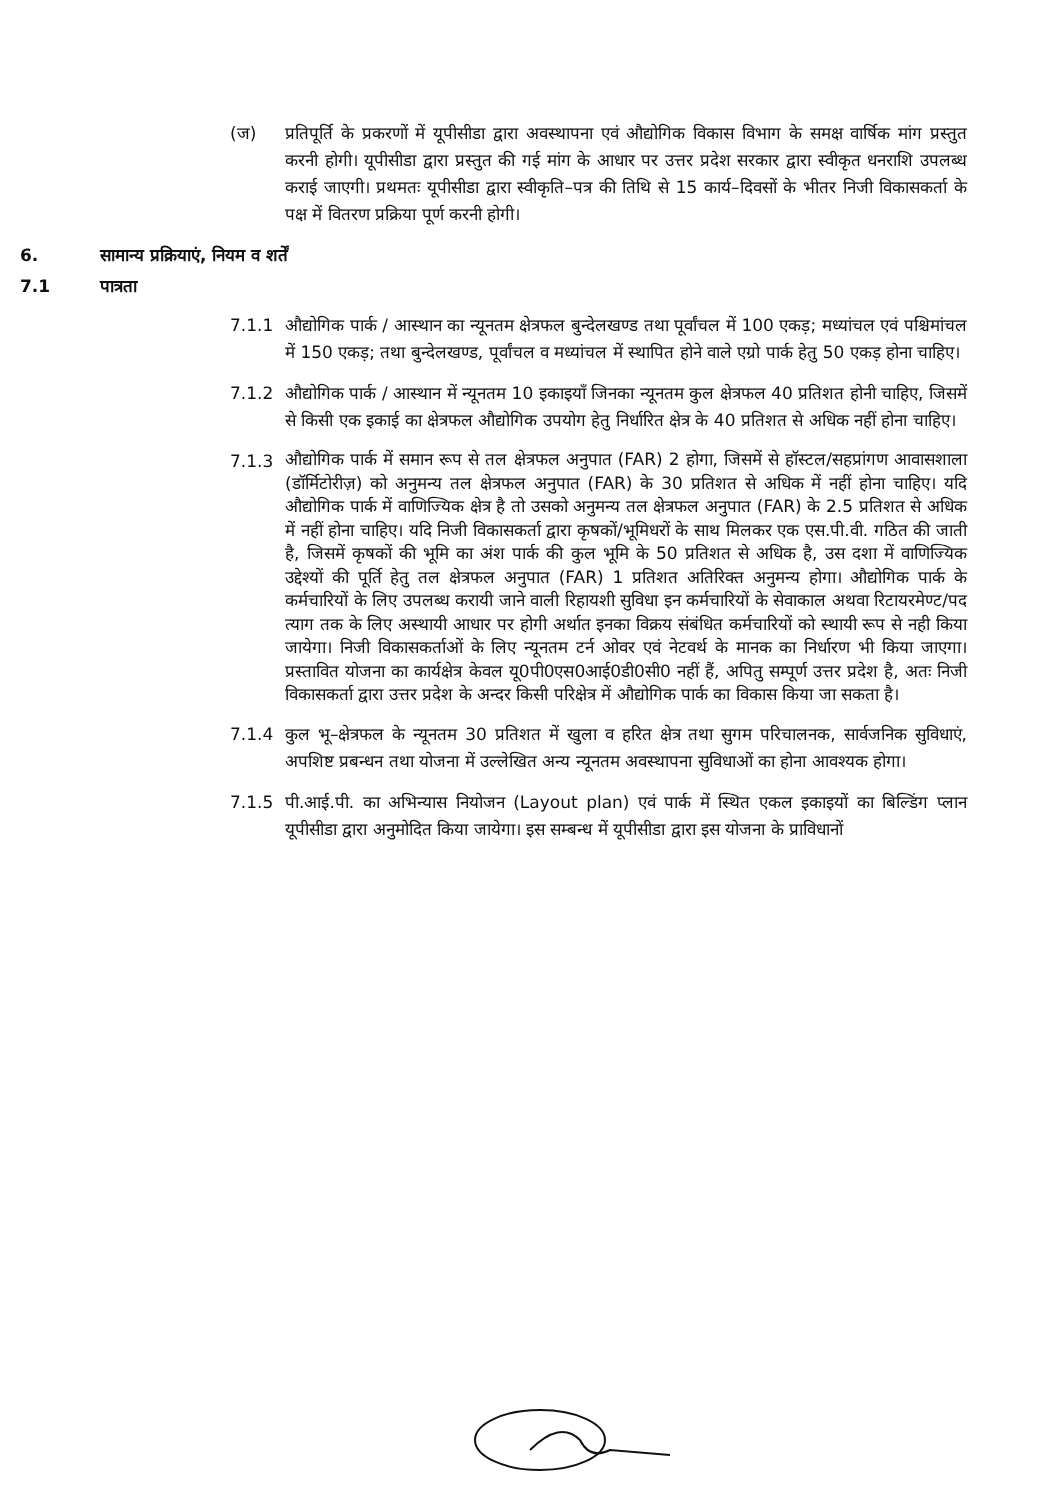(ज) प्रतिपूर्ति के प्रकरणों में यूपीसीडा द्वारा अवस्थापना एवं औद्योगिक विकास विभाग के समक्ष वार्षिक मांग प्रस्तुत करनी होगी। यूपीसीडा द्वारा प्रस्तुत की गई मांग के आधार पर उत्तर प्रदेश सरकार द्वारा स्वीकृत धनराशि उपलब्ध कराई जाएगी। प्रथमतः यूपीसीडा द्वारा स्वीकृति–पत्र की तिथि से 15 कार्य–दिवसों के भीतर निजी विकासकर्ता के पक्ष में वितरण प्रक्रिया पूर्ण करनी होगी।
6. सामान्य प्रक्रियाएं, नियम व शर्तें
7.1 पात्रता
7.1.1 औद्योगिक पार्क / आस्थान का न्यूनतम क्षेत्रफल बुन्देलखण्ड तथा पूर्वांचल में 100 एकड़; मध्यांचल एवं पश्चिमांचल में 150 एकड़; तथा बुन्देलखण्ड, पूर्वांचल व मध्यांचल में स्थापित होने वाले एग्रो पार्क हेतु 50 एकड़ होना चाहिए।
7.1.2 औद्योगिक पार्क / आस्थान में न्यूनतम 10 इकाइयाँ जिनका न्यूनतम कुल क्षेत्रफल 40 प्रतिशत होनी चाहिए, जिसमें से किसी एक इकाई का क्षेत्रफल औद्योगिक उपयोग हेतु निर्धारित क्षेत्र के 40 प्रतिशत से अधिक नहीं होना चाहिए।
7.1.3
औद्योगिक पार्क में समान रूप से तल क्षेत्रफल अनुपात (FAR) 2 होगा, जिसमें से हॉस्टल/सहप्रांगण आवासशाला (डॉर्मिटोरीज़) को अनुमन्य तल क्षेत्रफल अनुपात (FAR) के 30 प्रतिशत से अधिक में नहीं होना चाहिए। यदि औद्योगिक पार्क में वाणिज्यिक क्षेत्र है तो उसको अनुमन्य तल क्षेत्रफल अनुपात (FAR) के 2.5 प्रतिशत से अधिक में नहीं होना चाहिए। यदि निजी विकासकर्ता द्वारा कृषकों/भूमिधरों के साथ मिलकर एक एस.पी.वी. गठित की जाती है, जिसमें कृषकों की भूमि का अंश पार्क की कुल भूमि के 50 प्रतिशत से अधिक है, उस दशा में वाणिज्यिक उद्देश्यों की पूर्ति हेतु तल क्षेत्रफल अनुपात (FAR) 1 प्रतिशत अतिरिक्त अनुमन्य होगा। औद्योगिक पार्क के कर्मचारियों के लिए उपलब्ध करायी जाने वाली रिहायशी सुविधा इन कर्मचारियों के सेवाकाल अथवा रिटायरमेण्ट/पद त्याग तक के लिए अस्थायी आधार पर होगी अर्थात इनका विक्रय संबंधित कर्मचारियों को स्थायी रूप से नही किया जायेगा। निजी विकासकर्ताओं के लिए न्यूनतम टर्न ओवर एवं नेटवर्थ के मानक का निर्धारण भी किया जाएगा। प्रस्तावित योजना का कार्यक्षेत्र केवल यू0पी0एस0आई0डी0सी0 नहीं हैं, अपितु सम्पूर्ण उत्तर प्रदेश है, अतः निजी विकासकर्ता द्वारा उत्तर प्रदेश के अन्दर किसी परिक्षेत्र में औद्योगिक पार्क का विकास किया जा सकता है।
7.1.4 कुल भू–क्षेत्रफल के न्यूनतम 30 प्रतिशत में खुला व हरित क्षेत्र तथा सुगम परिचालनक, सार्वजनिक सुविधाएं, अपशिष्ट प्रबन्धन तथा योजना में उल्लेखित अन्य न्यूनतम अवस्थापना सुविधाओं का होना आवश्यक होगा।
7.1.5 पी.आई.पी. का अभिन्यास नियोजन (Layout plan) एवं पार्क में स्थित एकल इकाइयों का बिल्डिंग प्लान यूपीसीडा द्वारा अनुमोदित किया जायेगा। इस सम्बन्ध में यूपीसीडा द्वारा इस योजना के प्राविधानों